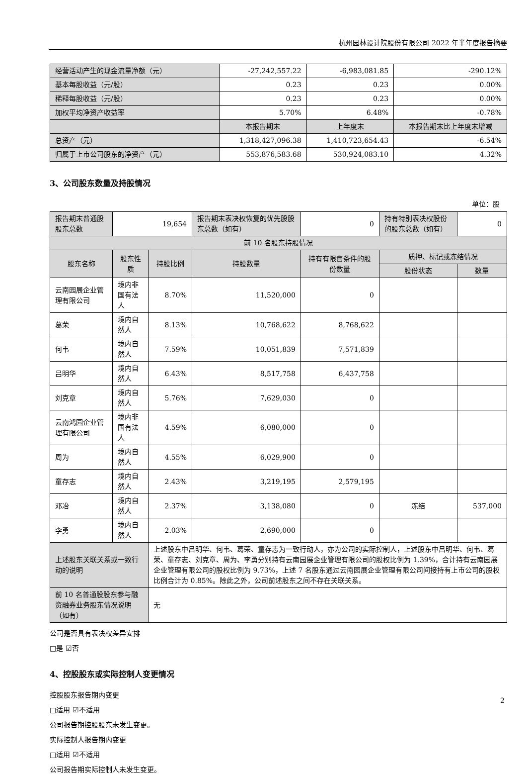杭州园林设计院股份有限公司 2022 年半年度报告摘要
| 经营活动产生的现金流量净额（元） | -27,242,557.22 | -6,983,081.85 | -290.12% |
| 基本每股收益（元/股） | 0.23 | 0.23 | 0.00% |
| 稀释每股收益（元/股） | 0.23 | 0.23 | 0.00% |
| 加权平均净资产收益率 | 5.70% | 6.48% | -0.78% |
| | 本报告期末 | 上年度末 | 本报告期末比上年度末增减 |
| 总资产（元） | 1,318,427,096.38 | 1,410,723,654.43 | -6.54% |
| 归属于上市公司股东的净资产（元） | 553,876,583.68 | 530,924,083.10 | 4.32% |
3、公司股东数量及持股情况
单位：股
| 报告期末普通股股东总数 | 19,654 | | 报告期末表决权恢复的优先股股东总数（如有） | 0 | 持有特别表决权股份的股东总数（如有） | 0 |
| 前 10 名股东持股情况 | | | | | | |
| 股东名称 | 股东性质 | 持股比例 | 持股数量 | 持有有限售条件的股份数量 | 质押、标记或冻结情况 | |
| | | | | | 股份状态 | 数量 |
| 云南园展企业管理有限公司 | 境内非国有法人 | 8.70% | 11,520,000 | 0 | | |
| 葛荣 | 境内自然人 | 8.13% | 10,768,622 | 8,768,622 | | |
| 何韦 | 境内自然人 | 7.59% | 10,051,839 | 7,571,839 | | |
| 吕明华 | 境内自然人 | 6.43% | 8,517,758 | 6,437,758 | | |
| 刘克章 | 境内自然人 | 5.76% | 7,629,030 | 0 | | |
| 云南鸿园企业管理有限公司 | 境内非国有法人 | 4.59% | 6,080,000 | 0 | | |
| 周为 | 境内自然人 | 4.55% | 6,029,900 | 0 | | |
| 童存志 | 境内自然人 | 2.43% | 3,219,195 | 2,579,195 | | |
| 邓冶 | 境内自然人 | 2.37% | 3,138,080 | 0 | 冻结 | 537,000 |
| 李勇 | 境内自然人 | 2.03% | 2,690,000 | 0 | | |
| 上述股东关联关系或一致行动的说明 | | 上述股东中吕明华、何韦、葛荣、童存志为一致行动人，亦为公司的实际控制人，上述股东中吕明华、何韦、葛荣、童存志、刘克章、周为、李勇分别持有云南园展企业管理有限公司的股权比例为 1.39%，合计持有云南园展企业管理有限公司的股权比例为 9.73%，上述 7 名股东通过云南园展企业管理有限公司间接持有上市公司的股权比例合计为 0.85%。除此之外，公司前述股东之间不存在关联关系。 | | | | |
| 前 10 名普通股股东参与融资融券业务股东情况说明（如有） | | 无 | | | | |
公司是否具有表决权差异安排
□是 ☑否
4、控股股东或实际控制人变更情况
控股股东报告期内变更
□适用 ☑不适用
公司报告期控股股东未发生变更。
实际控制人报告期内变更
□适用 ☑不适用
公司报告期实际控制人未发生变更。
2